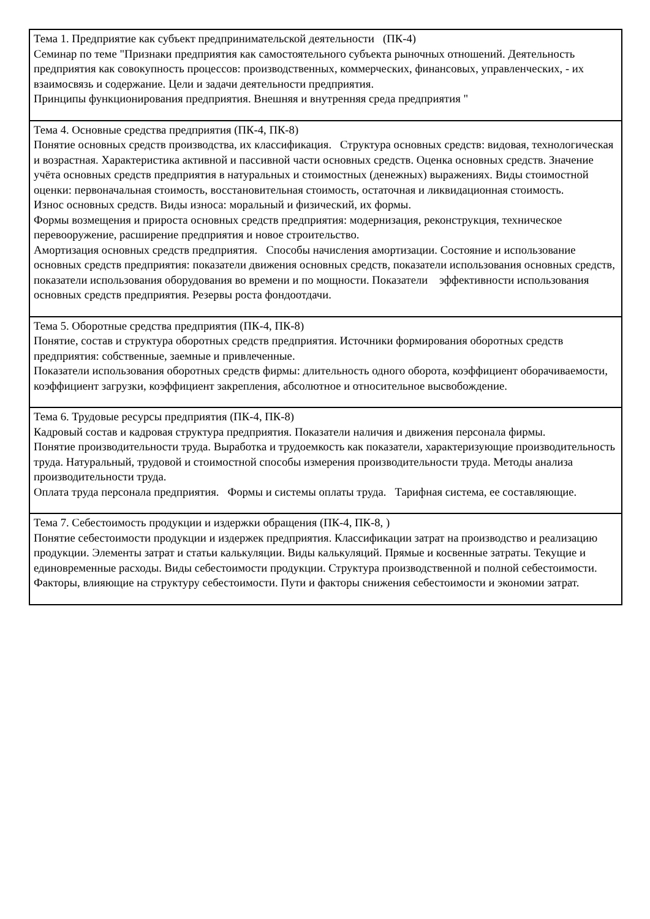| Тема 1. Предприятие как субъект предпринимательской деятельности (ПК-4) Семинар по теме "Признаки предприятия как самостоятельного субъекта рыночных отношений. Деятельность предприятия как совокупность процессов: производственных, коммерческих, финансовых, управленческих, - их взаимосвязь и содержание. Цели и задачи деятельности предприятия. Принципы функционирования предприятия. Внешняя и внутренняя среда предприятия " |
| Тема 4. Основные средства предприятия (ПК-4, ПК-8) Понятие основных средств производства, их классификация. Структура основных средств: видовая, технологическая и возрастная. Характеристика активной и пассивной части основных средств. Оценка основных средств. Значение учёта основных средств предприятия в натуральных и стоимостных (денежных) выражениях. Виды стоимостной оценки: первоначальная стоимость, восстановительная стоимость, остаточная и ликвидационная стоимость. Износ основных средств. Виды износа: моральный и физический, их формы. Формы возмещения и прироста основных средств предприятия: модернизация, реконструкция, техническое перевооружение, расширение предприятия и новое строительство. Амортизация основных средств предприятия. Способы начисления амортизации. Состояние и использование основных средств предприятия: показатели движения основных средств, показатели использования основных средств, показатели использования оборудования во времени и по мощности. Показатели эффективности использования основных средств предприятия. Резервы роста фондоотдачи. |
| Тема 5. Оборотные средства предприятия (ПК-4, ПК-8) Понятие, состав и структура оборотных средств предприятия. Источники формирования оборотных средств предприятия: собственные, заемные и привлеченные. Показатели использования оборотных средств фирмы: длительность одного оборота, коэффициент оборачиваемости, коэффициент загрузки, коэффициент закрепления, абсолютное и относительное высвобождение. |
| Тема 6. Трудовые ресурсы предприятия (ПК-4, ПК-8) Кадровый состав и кадровая структура предприятия. Показатели наличия и движения персонала фирмы. Понятие производительности труда. Выработка и трудоемкость как показатели, характеризующие производительность труда. Натуральный, трудовой и стоимостной способы измерения производительности труда. Методы анализа производительности труда. Оплата труда персонала предприятия. Формы и системы оплаты труда. Тарифная система, ее составляющие. |
| Тема 7. Себестоимость продукции и издержки обращения (ПК-4, ПК-8, ) Понятие себестоимости продукции и издержек предприятия. Классификации затрат на производство и реализацию продукции. Элементы затрат и статьи калькуляции. Виды калькуляций. Прямые и косвенные затраты. Текущие и единовременные расходы. Виды себестоимости продукции. Структура производственной и полной себестоимости. Факторы, влияющие на структуру себестоимости. Пути и факторы снижения себестоимости и экономии затрат. |